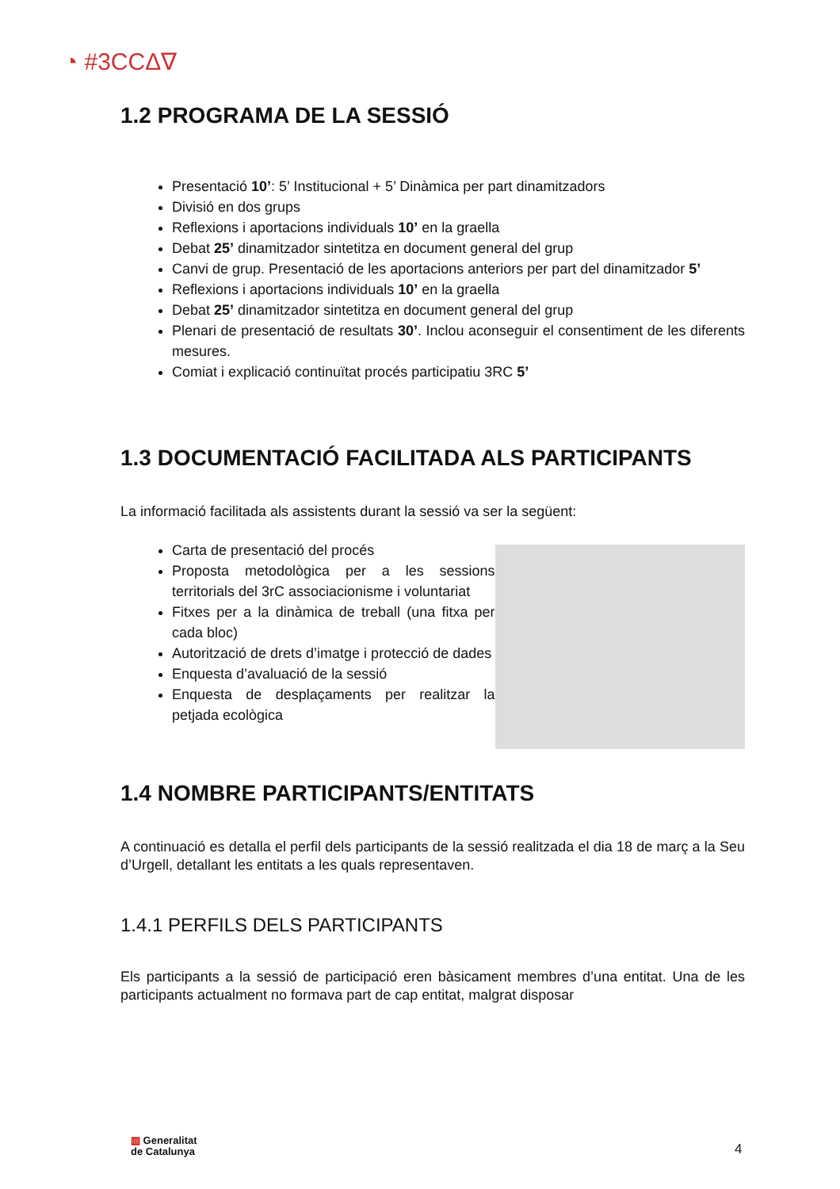◔ #3CCΔ∇
1.2 PROGRAMA DE LA SESSIÓ
Presentació 10’: 5’ Institucional + 5’ Dinàmica per part dinamitzadors
Divisió en dos grups
Reflexions i aportacions individuals 10’ en la graella
Debat 25’ dinamitzador sintetitza en document general del grup
Canvi de grup. Presentació de les aportacions anteriors per part del dinamitzador 5’
Reflexions i aportacions individuals 10’ en la graella
Debat 25’ dinamitzador sintetitza en document general del grup
Plenari de presentació de resultats 30’. Inclou aconseguir el consentiment de les diferents mesures.
Comiat i explicació continuïtat procés participatiu 3RC 5’
1.3 DOCUMENTACIÓ FACILITADA ALS PARTICIPANTS
La informació facilitada als assistents durant la sessió va ser la següent:
Carta de presentació del procés
Proposta metodològica per a les sessions territorials del 3rC associacionisme i voluntariat
Fitxes per a la dinàmica de treball (una fitxa per cada bloc)
Autorització de drets d’imatge i protecció de dades
Enquesta d’avaluació de la sessió
Enquesta de desplaçaments per realitzar la petjada ecològica
1.4 NOMBRE PARTICIPANTS/ENTITATS
A continuació es detalla el perfil dels participants de la sessió realitzada el dia 18 de març a la Seu d’Urgell, detallant les entitats a les quals representaven.
1.4.1 PERFILS DELS PARTICIPANTS
Els participants a la sessió de participació eren bàsicament membres d’una entitat. Una de les participants actualment no formava part de cap entitat, malgrat disposar
▥ Generalitat
de Catalunya
4